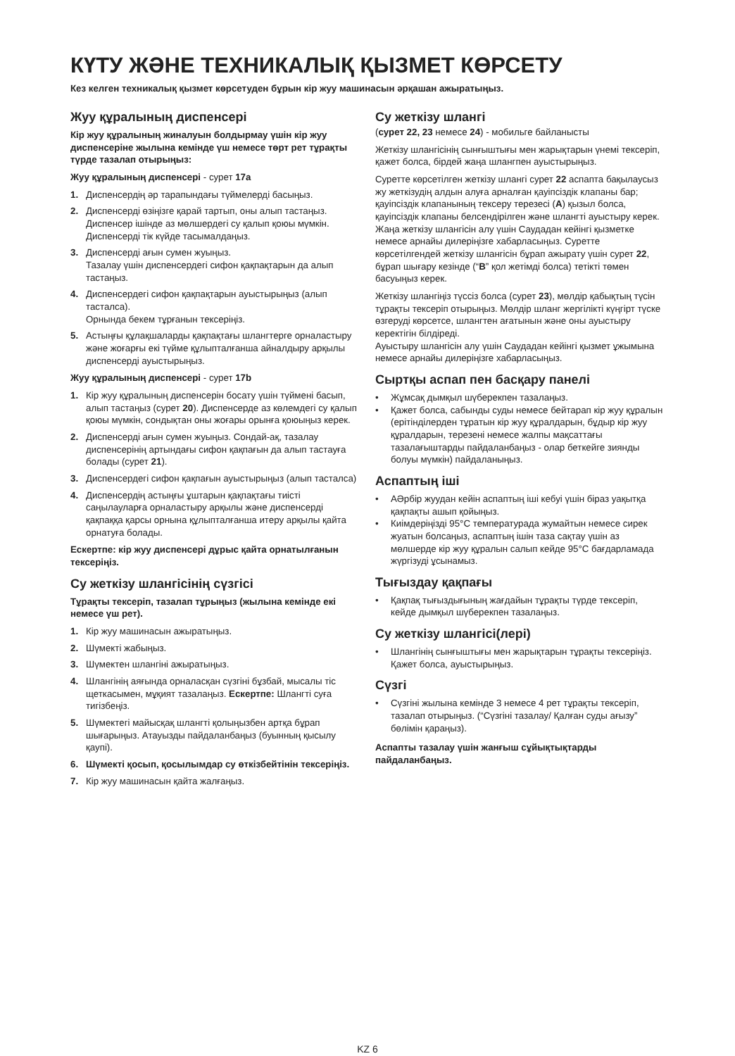КҮТУ ЖӘНЕ ТЕХНИКАЛЫҚ ҚЫЗМЕТ КӨРСЕТУ
Кез келген техникалық қызмет көрсетуден бұрын кір жуу машинасын әрқашан ажыратыңыз.
Жуу құралының диспенсері
Кір жуу құралының жиналуын болдырмау үшін кір жуу диспенсеріне жылына кемінде үш немесе төрт рет тұрақты түрде тазалап отырыңыз:
Жуу құралының диспенсері - сурет 17a
1. Диспенсердің әр тарапындағы түймелерді басыңыз.
2. Диспенсерді өзіңізге қарай тартып, оны алып тастаңыз. Диспенсер ішінде аз мөлшердегі су қалып қоюы мүмкін. Диспенсерді тік күйде тасымалдаңыз.
3. Диспенсерді ағын сумен жуыңыз.
Тазалау үшін диспенсердегі сифон қақпақтарын да алып тастаңыз.
4. Диспенсердегі сифон қақпақтарын ауыстырыңыз (алып тасталса).
Орнында бекем тұрғанын тексеріңіз.
5. Астыңғы құлақшаларды қақпақтағы шлангтерге орналастыру және жоғарғы екі түйме құлыпталғанша айналдыру арқылы диспенсерді ауыстырыңыз.
Жуу құралының диспенсері - сурет 17b
1. Кір жуу құралының диспенсерін босату үшін түймені басып, алып тастаңыз (сурет 20). Диспенсерде аз көлемдегі су қалып қоюы мүмкін, сондықтан оны жоғары орынға қоюыңыз керек.
2. Диспенсерді ағын сумен жуыңыз. Сондай-ақ, тазалау диспенсерінің артындағы сифон қақпағын да алып тастауға болады (сурет 21).
3. Диспенсердегі сифон қақпағын ауыстырыңыз (алып тасталса)
4. Диспенсердің астыңғы ұштарын қақпақтағы тиісті саңылауларға орналастыру арқылы және диспенсерді қақпаққа қарсы орнына құлыпталғанша итеру арқылы қайта орнатуға болады.
Ескертпе: кір жуу диспенсері дұрыс қайта орнатылғанын тексеріңіз.
Су жеткізу шлангісінің сүзгісі
Тұрақты тексеріп, тазалап тұрыңыз (жылына кемінде екі немесе үш рет).
1. Кір жуу машинасын ажыратыңыз.
2. Шүмекті жабыңыз.
3. Шүмектен шлангіні ажыратыңыз.
4. Шлангінің аяғында орналасқан сүзгіні бұзбай, мысалы тіс щеткасымен, мұқият тазалаңыз. Ескертпе: Шлангті суға тигізбеңіз.
5. Шүмектегі майысқақ шлангті қолыңызбен артқа бұрап шығарыңыз. Атауызды пайдаланбаңыз (буынның қысылу қаупі).
6. Шүмекті қосып, қосылымдар су өткізбейтінін тексеріңіз.
7. Кір жуу машинасын қайта жалғаңыз.
Су жеткізу шлангі
(сурет 22, 23 немесе 24) - мобильге байланысты
Жеткізу шлангісінің сынғыштығы мен жарықтарын үнемі тексеріп, қажет болса, бірдей жаңа шлангпен ауыстырыңыз.
Суретте көрсетілген жеткізу шлангі сурет 22 аспапта бақылаусыз жу жеткізудің алдын алуға арналған қауіпсіздік клапаны бар; қауіпсіздік клапанының тексеру терезесі (A) қызыл болса, қауіпсіздік клапаны белсендірілген және шлангті ауыстыру керек. Жаңа жеткізу шлангісін алу үшін Саудадан кейінгі қызметке немесе арнайы дилеріңізге хабарласыңыз. Суретте көрсетілгендей жеткізу шлангісін бұрап ажырату үшін сурет 22, бұрап шығару кезінде (“B” қол жетімді болса) тетікті төмен басуыңыз керек.
Жеткізу шлангіңіз түссіз болса (сурет 23), мөлдір қабықтың түсін тұрақты тексеріп отырыңыз. Мөлдір шланг жергілікті күңгірт түске өзгеруді көрсетсе, шлангтен ағатынын және оны ауыстыру керектігін білдіреді.
Ауыстыру шлангісін алу үшін Саудадан кейінгі қызмет ұжымына немесе арнайы дилеріңізге хабарласыңыз.
Сыртқы аспап пен басқару панелі
• Жұмсақ дымқыл шүберекпен тазалаңыз.
• Қажет болса, сабынды суды немесе бейтарап кір жуу құралын (ерітінділерден тұратын кір жуу құралдарын, бұдыр кір жуу құралдарын, терезені немесе жалпы мақсаттағы тазалағыштарды пайдаланбаңыз - олар беткейге зиянды болуы мүмкін) пайдаланыңыз.
Аспаптың іші
• АӘрбір жуудан кейін аспаптың іші кебуі үшін біраз уақытқа қақпақты ашып қойыңыз.
• Киімдеріңізді 95°C температурада жумайтын немесе сирек жуатын болсаңыз, аспаптың ішін таза сақтау үшін аз мөлшерде кір жуу құралын салып кейде 95°C бағдарламада жүргізуді ұсынамыз.
Тығыздау қақпағы
• Қақпақ тығыздығының жағдайын тұрақты түрде тексеріп, кейде дымқыл шүберекпен тазалаңыз.
Су жеткізу шлангісі(лері)
• Шлангінің сынғыштығы мен жарықтарын тұрақты тексеріңіз. Қажет болса, ауыстырыңыз.
Сүзгі
• Сүзгіні жылына кемінде 3 немесе 4 рет тұрақты тексеріп, тазалап отырыңыз. (“Сүзгіні тазалау/ Қалған суды ағызу” бөлімін қараңыз).
Аспапты тазалау үшін жанғыш сұйықтықтарды пайдаланбаңыз.
KZ 6